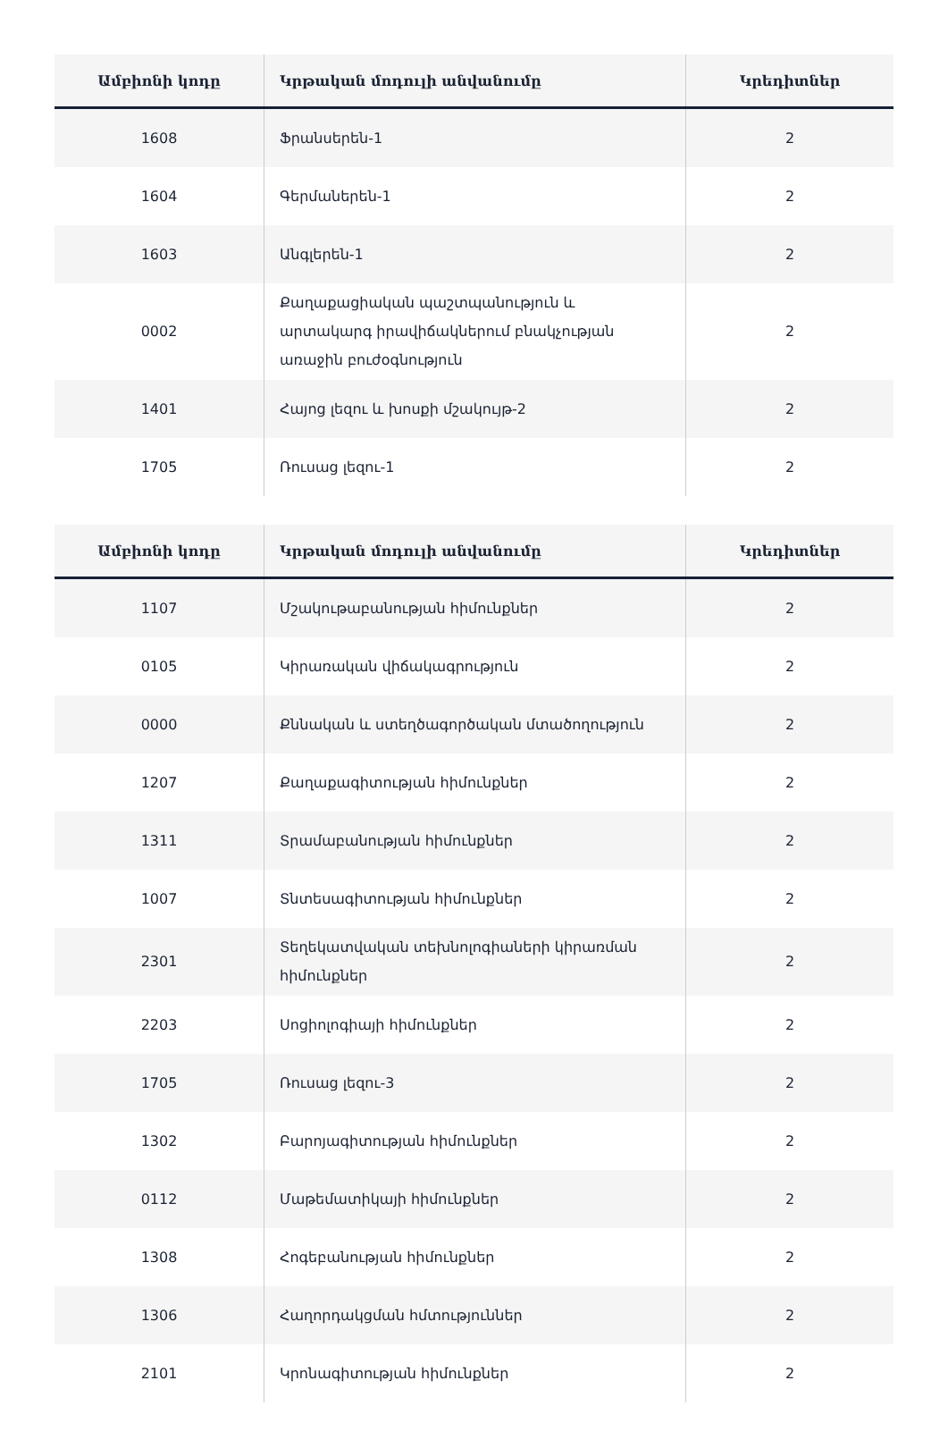| Ամբիոնի կոդը | Կրթական մոդուլի անվանումը | Կրեդիտներ |
| --- | --- | --- |
| 1608 | Ֆրանսերեն-1 | 2 |
| 1604 | Գերմաներեն-1 | 2 |
| 1603 | Անգլերեն-1 | 2 |
| 0002 | Քաղաքացիական պաշտպանություն և արտակարգ իրավիճակներում բնակչության առաջին բուժօգնություն | 2 |
| 1401 | Հայոց լեզու և խոսքի մշակույթ-2 | 2 |
| 1705 | Ռուսաց լեզու-1 | 2 |
| Ամբիոնի կոդը | Կրթական մոդուլի անվանումը | Կրեդիտներ |
| --- | --- | --- |
| 1107 | Մշակութաբանության հիմունքներ | 2 |
| 0105 | Կիրառական վիճակագրություն | 2 |
| 0000 | Քննական և ստեղծագործական մտածողություն | 2 |
| 1207 | Քաղաքագիտության հիմունքներ | 2 |
| 1311 | Տրամաբանության հիմունքներ | 2 |
| 1007 | Տնտեսագիտության հիմունքներ | 2 |
| 2301 | Տեղեկատվական տեխնոլոգիաների կիրառման հիմունքներ | 2 |
| 2203 | Սոցիոլոգիայի հիմունքներ | 2 |
| 1705 | Ռուսաց լեզու-3 | 2 |
| 1302 | Բարոյագիտության հիմունքներ | 2 |
| 0112 | Մաթեմատիկայի հիմունքներ | 2 |
| 1308 | Հոգեբանության հիմունքներ | 2 |
| 1306 | Հաղորդակցման հմտություններ | 2 |
| 2101 | Կրոնագիտության հիմունքներ | 2 |